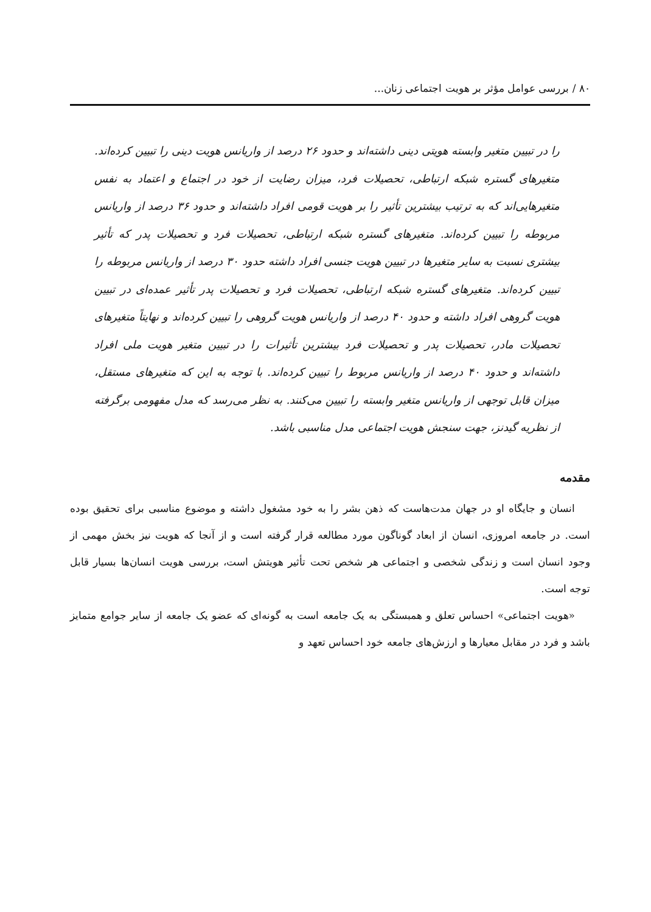۸۰ / بررسی عوامل مؤثر بر هویت اجتماعی زنان...
را در تبیین متغیر وابسته هویتی دینی داشته‌اند و حدود ۲۶ درصد از واریانس هویت دینی را تبیین کرده‌اند. متغیرهای گستره شبکه ارتباطی، تحصیلات فرد، میزان رضایت از خود در اجتماع و اعتماد به نفس متغیرهایی‌اند که به ترتیب بیشترین تأثیر را بر هویت قومی افراد داشته‌اند و حدود ۳۶ درصد از واریانس مربوطه را تبیین کرده‌اند. متغیرهای گستره شبکه ارتباطی، تحصیلات فرد و تحصیلات پدر که تأثیر بیشتری نسبت به سایر متغیرها در تبیین هویت جنسی افراد داشته حدود ۳۰ درصد از واریانس مربوطه را تبیین کرده‌اند. متغیرهای گستره شبکه ارتباطی، تحصیلات فرد و تحصیلات پدر تأثیر عمده‌ای در تبیین هویت گروهی افراد داشته و حدود ۴۰ درصد از واریانس هویت گروهی را تبیین کرده‌اند و نهایتاً متغیرهای تحصیلات مادر، تحصیلات پدر و تحصیلات فرد بیشترین تأثیرات را در تبیین متغیر هویت ملی افراد داشته‌اند و حدود ۴۰ درصد از واریانس مربوط را تبیین کرده‌اند. با توجه به این که متغیرهای مستقل، میزان قابل توجهی از واریانس متغیر وابسته را تبیین می‌کنند. به نظر می‌رسد که مدل مفهومی برگرفته از نظریه گیدنز، جهت سنجش هویت اجتماعی مدل مناسبی باشد.
مقدمه
انسان و جایگاه او در جهان مدت‌هاست که ذهن بشر را به خود مشغول داشته و موضوع مناسبی برای تحقیق بوده است. در جامعه امروزی، انسان از ابعاد گوناگون مورد مطالعه قرار گرفته است و از آنجا که هویت نیز بخش مهمی از وجود انسان است و زندگی شخصی و اجتماعی هر شخص تحت تأثیر هویتش است، بررسی هویت انسان‌ها بسیار قابل توجه است.
«هویت اجتماعی» احساس تعلق و همبستگی به یک جامعه است به گونه‌ای که عضو یک جامعه از سایر جوامع متمایز باشد و فرد در مقابل معیارها و ارزش‌های جامعه خود احساس تعهد و